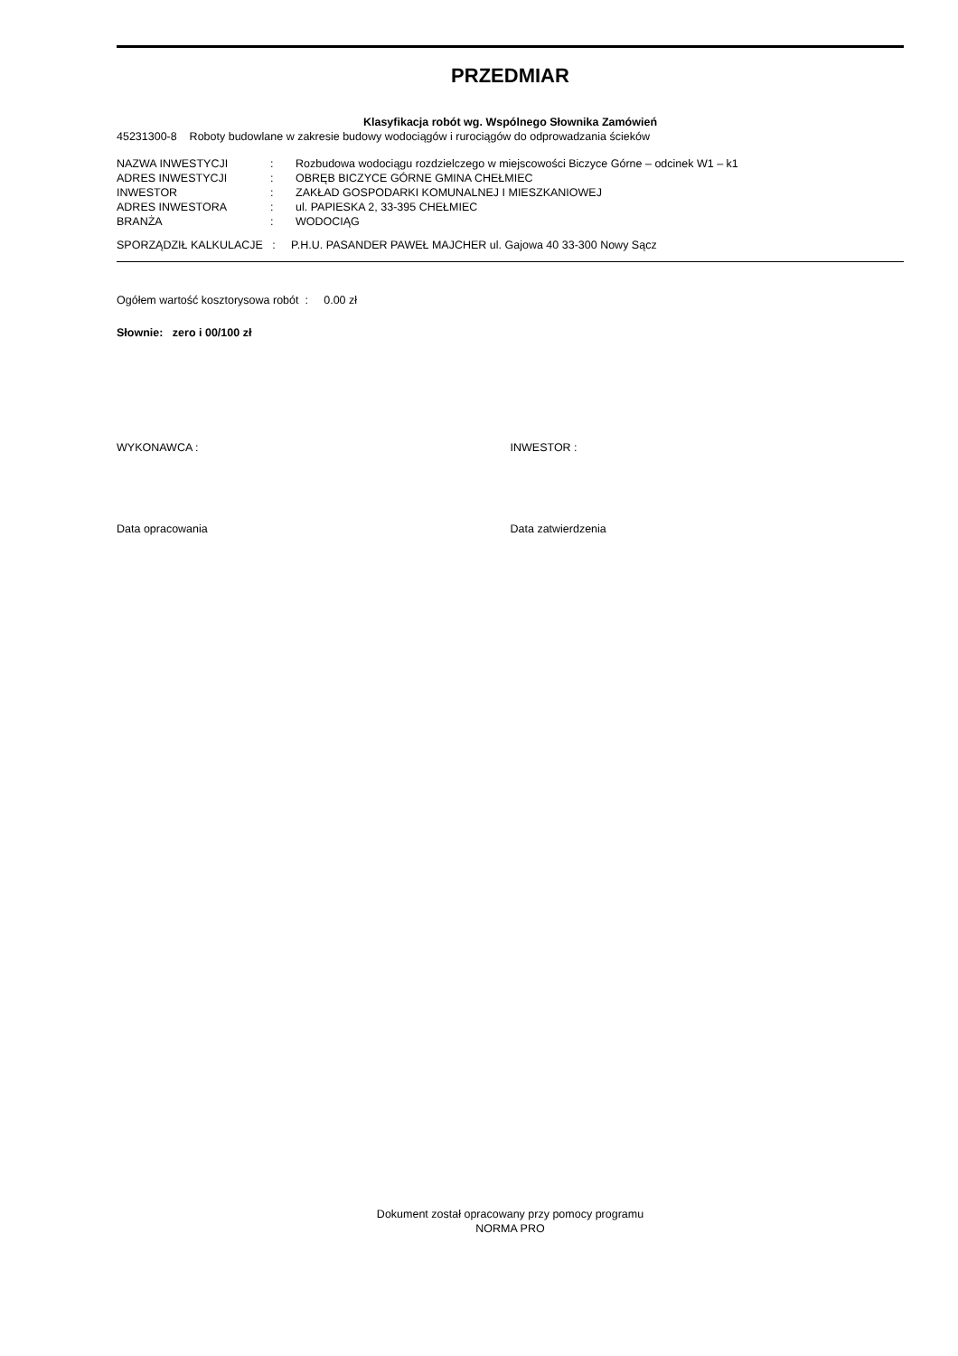PRZEDMIAR
Klasyfikacja robót wg. Wspólnego Słownika Zamówień
45231300-8 Roboty budowlane w zakresie budowy wodociągów i rurociągów do odprowadzania ścieków
| NAZWA INWESTYCJI | : | Rozbudowa wodociągu rozdzielczego w miejscowości Biczyce Górne – odcinek W1 – k1 |
| ADRES INWESTYCJI | : | OBRĘB BICZYCE GÓRNE GMINA CHEŁMIEC |
| INWESTOR | : | ZAKŁAD GOSPODARKI KOMUNALNEJ I MIESZKANIOWEJ |
| ADRES INWESTORA | : | ul. PAPIESKA 2, 33-395 CHEŁMIEC |
| BRANŻA | : | WODOCIĄG |
SPORZĄDZIŁ KALKULACJE : P.H.U. PASANDER PAWEŁ MAJCHER ul. Gajowa 40 33-300 Nowy Sącz
Ogółem wartość kosztorysowa robót : 0.00 zł
Słownie: zero i 00/100 zł
WYKONAWCA : INWESTOR :
Data opracowania Data zatwierdzenia
Dokument został opracowany przy pomocy programu
NORMA PRO